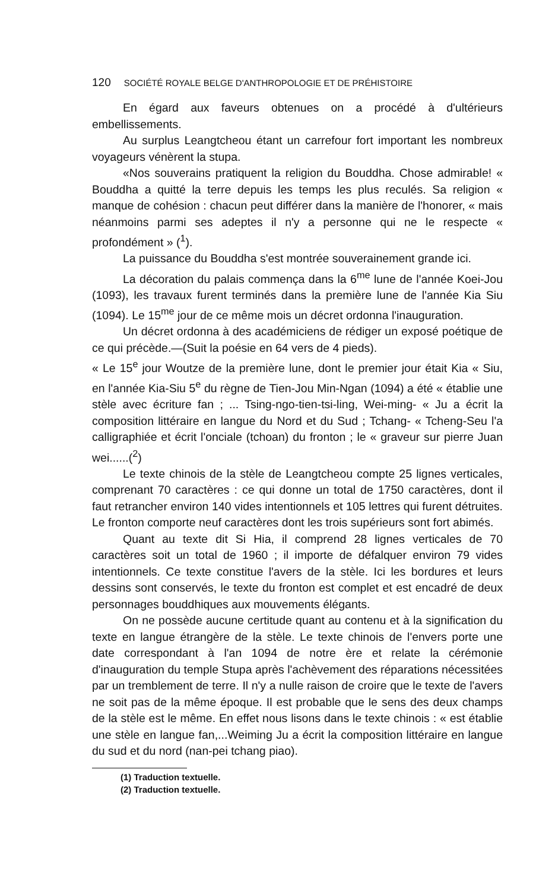120 SOCIÉTÉ ROYALE BELGE D'ANTHROPOLOGIE ET DE PRÉHISTOIRE
En égard aux faveurs obtenues on a procédé à d'ultérieurs embellissements.
Au surplus Leangtcheou étant un carrefour fort important les nombreux voyageurs vénèrent la stupa.
«Nos souverains pratiquent la religion du Bouddha. Chose admirable! « Bouddha a quitté la terre depuis les temps les plus reculés. Sa religion « manque de cohésion : chacun peut différer dans la manière de l'honorer, « mais néanmoins parmi ses adeptes il n'y a personne qui ne le respecte « profondément » (<sup>1</sup>).
La puissance du Bouddha s'est montrée souverainement grande ici.
La décoration du palais commença dans la 6<sup>me</sup> lune de l'année Koei-Jou (1093), les travaux furent terminés dans la première lune de l'année Kia Siu (1094). Le 15<sup>me</sup> jour de ce même mois un décret ordonna l'inauguration.
Un décret ordonna à des académiciens de rédiger un exposé poétique de ce qui précède.—(Suit la poésie en 64 vers de 4 pieds).
« Le 15<sup>e</sup> jour Woutze de la première lune, dont le premier jour était Kia « Siu, en l'année Kia-Siu 5<sup>e</sup> du règne de Tien-Jou Min-Ngan (1094) a été « établie une stèle avec écriture fan ; ... Tsing-ngo-tien-tsi-ling, Wei-ming- « Ju a écrit la composition littéraire en langue du Nord et du Sud ; Tchang- « Tcheng-Seu l'a calligraphiée et écrit l'onciale (tchoan) du fronton ; le « graveur sur pierre Juan wei......(<sup>2</sup>)
Le texte chinois de la stèle de Leangtcheou compte 25 lignes verticales, comprenant 70 caractères : ce qui donne un total de 1750 caractères, dont il faut retrancher environ 140 vides intentionnels et 105 lettres qui furent détruites. Le fronton comporte neuf caractères dont les trois supérieurs sont fort abimés.
Quant au texte dit Si Hia, il comprend 28 lignes verticales de 70 caractères soit un total de 1960 ; il importe de défalquer environ 79 vides intentionnels. Ce texte constitue l'avers de la stèle. Ici les bordures et leurs dessins sont conservés, le texte du fronton est complet et est encadré de deux personnages bouddhiques aux mouvements élégants.
On ne possède aucune certitude quant au contenu et à la signification du texte en langue étrangère de la stèle. Le texte chinois de l'envers porte une date correspondant à l'an 1094 de notre ère et relate la cérémonie d'inauguration du temple Stupa après l'achèvement des réparations nécessitées par un tremblement de terre. Il n'y a nulle raison de croire que le texte de l'avers ne soit pas de la même époque. Il est probable que le sens des deux champs de la stèle est le même. En effet nous lisons dans le texte chinois : « est établie une stèle en langue fan,...Weiming Ju a écrit la composition littéraire en langue du sud et du nord (nan-pei tchang piao).
(1) Traduction textuelle.
(2) Traduction textuelle.